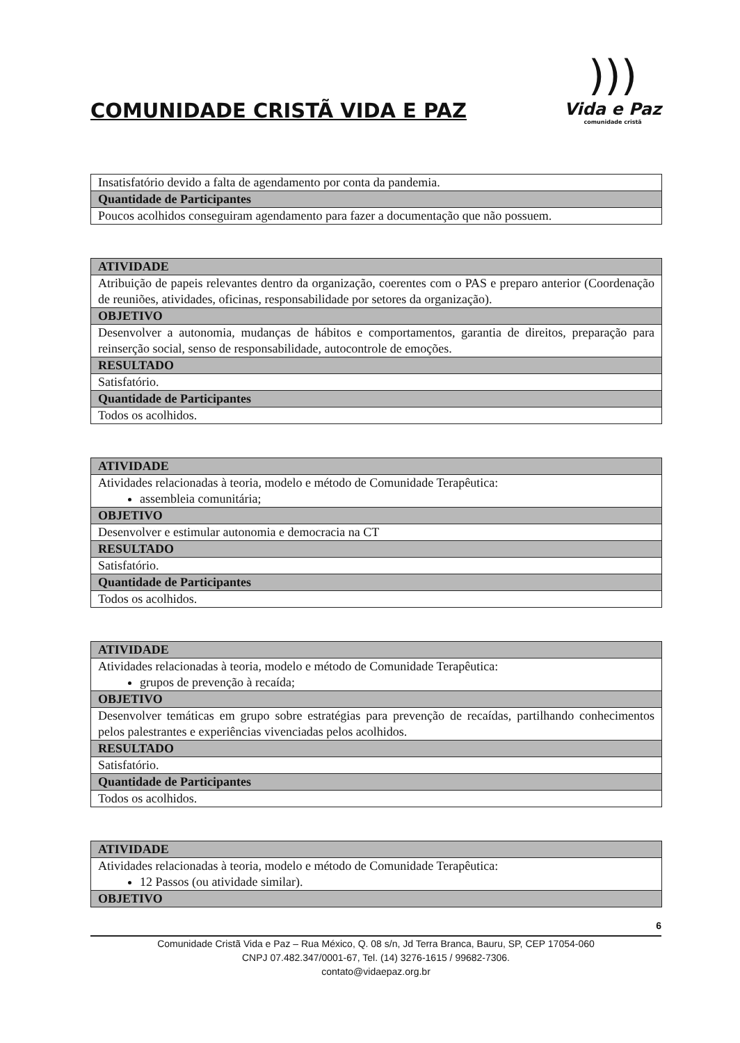COMUNIDADE CRISTÃ VIDA E PAZ
)))
Vida e Paz
comunidade cristã
| Insatisfatório devido a falta de agendamento por conta da pandemia. |
| Quantidade de Participantes |
| Poucos acolhidos conseguiram agendamento para fazer a documentação que não possuem. |
| ATIVIDADE |
| Atribuição de papeis relevantes dentro da organização, coerentes com o PAS e preparo anterior (Coordenação de reuniões, atividades, oficinas, responsabilidade por setores da organização). |
| OBJETIVO |
| Desenvolver a autonomia, mudanças de hábitos e comportamentos, garantia de direitos, preparação para reinserção social, senso de responsabilidade, autocontrole de emoções. |
| RESULTADO |
| Satisfatório. |
| Quantidade de Participantes |
| Todos os acolhidos. |
| ATIVIDADE |
| Atividades relacionadas à teoria, modelo e método de Comunidade Terapêutica: assembleia comunitária; |
| OBJETIVO |
| Desenvolver e estimular autonomia e democracia na CT |
| RESULTADO |
| Satisfatório. |
| Quantidade de Participantes |
| Todos os acolhidos. |
| ATIVIDADE |
| Atividades relacionadas à teoria, modelo e método de Comunidade Terapêutica: grupos de prevenção à recaída; |
| OBJETIVO |
| Desenvolver temáticas em grupo sobre estratégias para prevenção de recaídas, partilhando conhecimentos pelos palestrantes e experiências vivenciadas pelos acolhidos. |
| RESULTADO |
| Satisfatório. |
| Quantidade de Participantes |
| Todos os acolhidos. |
| ATIVIDADE |
| Atividades relacionadas à teoria, modelo e método de Comunidade Terapêutica: 12 Passos (ou atividade similar). |
| OBJETIVO |
6
Comunidade Cristã Vida e Paz – Rua México, Q. 08 s/n, Jd Terra Branca, Bauru, SP, CEP 17054-060
CNPJ 07.482.347/0001-67, Tel. (14) 3276-1615 / 99682-7306.
contato@vidaepaz.org.br